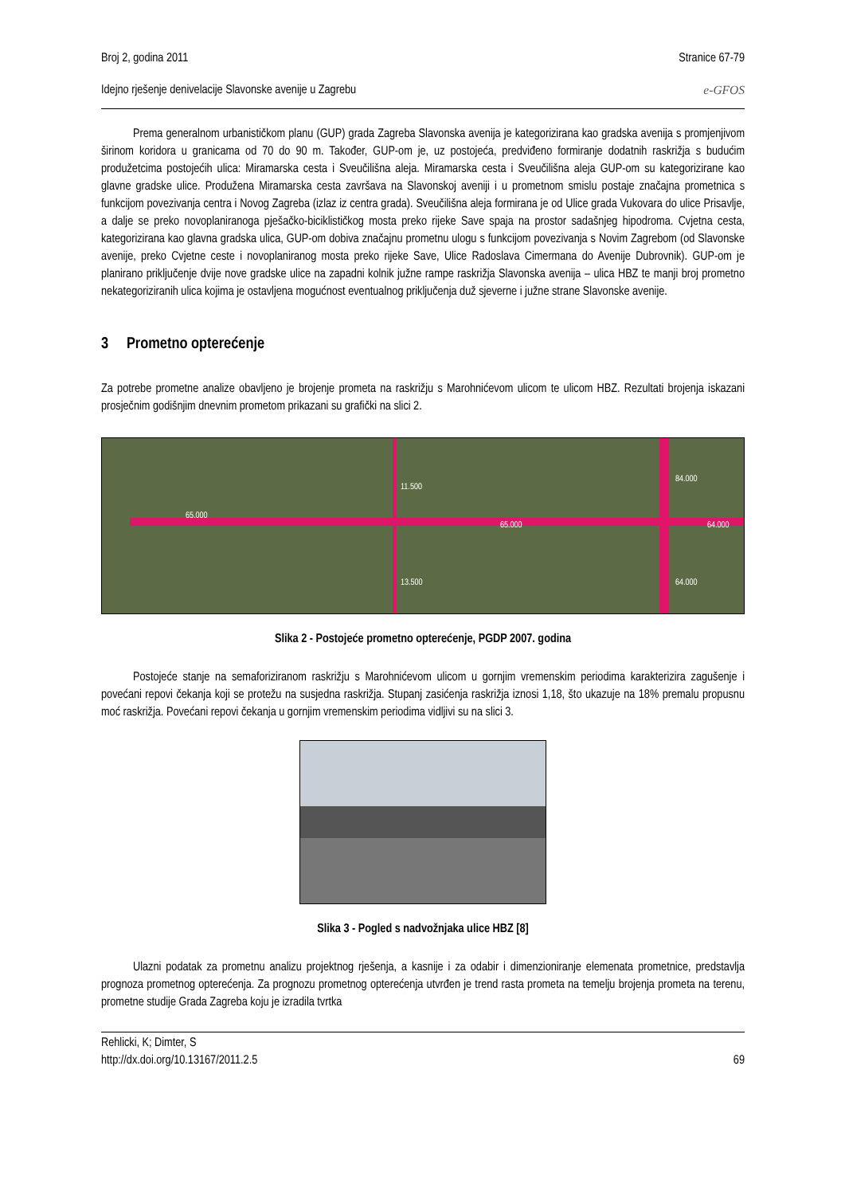Broj 2, godina 2011 Stranice 67-79
Idejno rješenje denivelacije Slavonske avenije u Zagrebu e-GFOS
Prema generalnom urbanističkom planu (GUP) grada Zagreba Slavonska avenija je kategorizirana kao gradska avenija s promjenjivom širinom koridora u granicama od 70 do 90 m. Također, GUP-om je, uz postojeća, predviđeno formiranje dodatnih raskrižja s budućim produžetcima postojećih ulica: Miramarska cesta i Sveučilišna aleja. Miramarska cesta i Sveučilišna aleja GUP-om su kategorizirane kao glavne gradske ulice. Produžena Miramarska cesta završava na Slavonskoj aveniji i u prometnom smislu postaje značajna prometnica s funkcijom povezivanja centra i Novog Zagreba (izlaz iz centra grada). Sveučilišna aleja formirana je od Ulice grada Vukovara do ulice Prisavlje, a dalje se preko novoplaniranoga pješačko-biciklističkog mosta preko rijeke Save spaja na prostor sadašnjeg hipodroma. Cvjetna cesta, kategorizirana kao glavna gradska ulica, GUP-om dobiva značajnu prometnu ulogu s funkcijom povezivanja s Novim Zagrebom (od Slavonske avenije, preko Cvjetne ceste i novoplaniranog mosta preko rijeke Save, Ulice Radoslava Cimermana do Avenije Dubrovnik). GUP-om je planirano priključenje dvije nove gradske ulice na zapadni kolnik južne rampe raskrižja Slavonska avenija – ulica HBZ te manji broj prometno nekategoriziranih ulica kojima je ostavljena mogućnost eventualnog priključenja duž sjeverne i južne strane Slavonske avenije.
3 Prometno opterećenje
Za potrebe prometne analize obavljeno je brojenje prometa na raskrižju s Marohnićevom ulicom te ulicom HBZ. Rezultati brojenja iskazani prosječnim godišnjim dnevnim prometom prikazani su grafički na slici 2.
65.000
65.000 64.000
84.000
64.000
11.500
13.500
Slika 2 - Postojeće prometno opterećenje, PGDP 2007. godina
Postojeće stanje na semaforiziranom raskrižju s Marohnićevom ulicom u gornjim vremenskim periodima karakterizira zagušenje i povećani repovi čekanja koji se protežu na susjedna raskrižja. Stupanj zasićenja raskrižja iznosi 1,18, što ukazuje na 18% premalu propusnu moć raskrižja. Povećani repovi čekanja u gornjim vremenskim periodima vidljivi su na slici 3.
Slika 3 - Pogled s nadvožnjaka ulice HBZ [8]
Ulazni podatak za prometnu analizu projektnog rješenja, a kasnije i za odabir i dimenzioniranje elemenata prometnice, predstavlja prognoza prometnog opterećenja. Za prognozu prometnog opterećenja utvrđen je trend rasta prometa na temelju brojenja prometa na terenu, prometne studije Grada Zagreba koju je izradila tvrtka
Rehlicki, K; Dimter, S
http://dx.doi.org/10.13167/2011.2.5 69